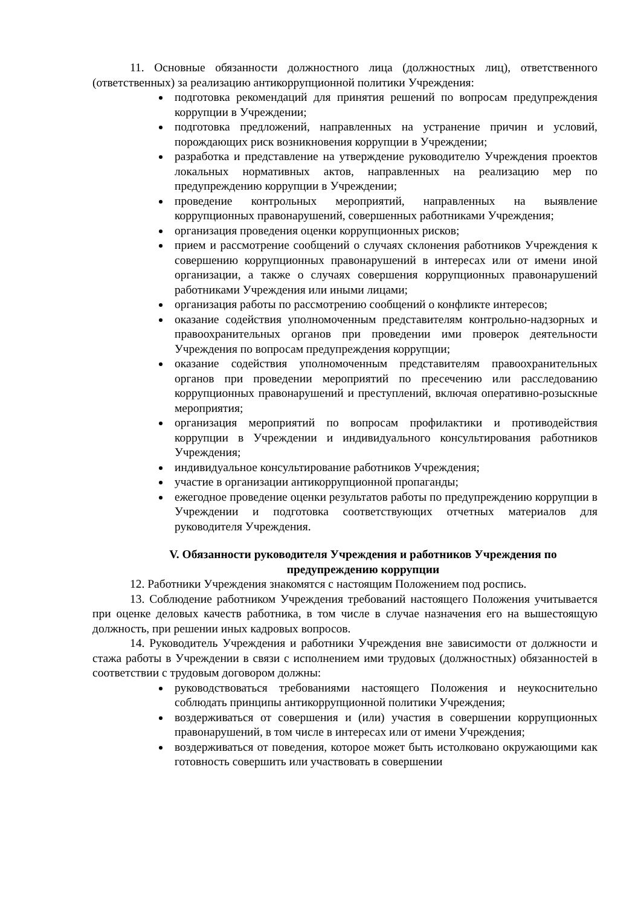11. Основные обязанности должностного лица (должностных лиц), ответственного (ответственных) за реализацию антикоррупционной политики Учреждения:
подготовка рекомендаций для принятия решений по вопросам предупреждения коррупции в Учреждении;
подготовка предложений, направленных на устранение причин и условий, порождающих риск возникновения коррупции в Учреждении;
разработка и представление на утверждение руководителю Учреждения проектов локальных нормативных актов, направленных на реализацию мер по предупреждению коррупции в Учреждении;
проведение контрольных мероприятий, направленных на выявление коррупционных правонарушений, совершенных работниками Учреждения;
организация проведения оценки коррупционных рисков;
прием и рассмотрение сообщений о случаях склонения работников Учреждения к совершению коррупционных правонарушений в интересах или от имени иной организации, а также о случаях совершения коррупционных правонарушений работниками Учреждения или иными лицами;
организация работы по рассмотрению сообщений о конфликте интересов;
оказание содействия уполномоченным представителям контрольно-надзорных и правоохранительных органов при проведении ими проверок деятельности Учреждения по вопросам предупреждения коррупции;
оказание содействия уполномоченным представителям правоохранительных органов при проведении мероприятий по пресечению или расследованию коррупционных правонарушений и преступлений, включая оперативно-розыскные мероприятия;
организация мероприятий по вопросам профилактики и противодействия коррупции в Учреждении и индивидуального консультирования работников Учреждения;
индивидуальное консультирование работников Учреждения;
участие в организации антикоррупционной пропаганды;
ежегодное проведение оценки результатов работы по предупреждению коррупции в Учреждении и подготовка соответствующих отчетных материалов для руководителя Учреждения.
V. Обязанности руководителя Учреждения и работников Учреждения по предупреждению коррупции
12. Работники Учреждения знакомятся с настоящим Положением под роспись.
13. Соблюдение работником Учреждения требований настоящего Положения учитывается при оценке деловых качеств работника, в том числе в случае назначения его на вышестоящую должность, при решении иных кадровых вопросов.
14. Руководитель Учреждения и работники Учреждения вне зависимости от должности и стажа работы в Учреждении в связи с исполнением ими трудовых (должностных) обязанностей в соответствии с трудовым договором должны:
руководствоваться требованиями настоящего Положения и неукоснительно соблюдать принципы антикоррупционной политики Учреждения;
воздерживаться от совершения и (или) участия в совершении коррупционных правонарушений, в том числе в интересах или от имени Учреждения;
воздерживаться от поведения, которое может быть истолковано окружающими как готовность совершить или участвовать в совершении